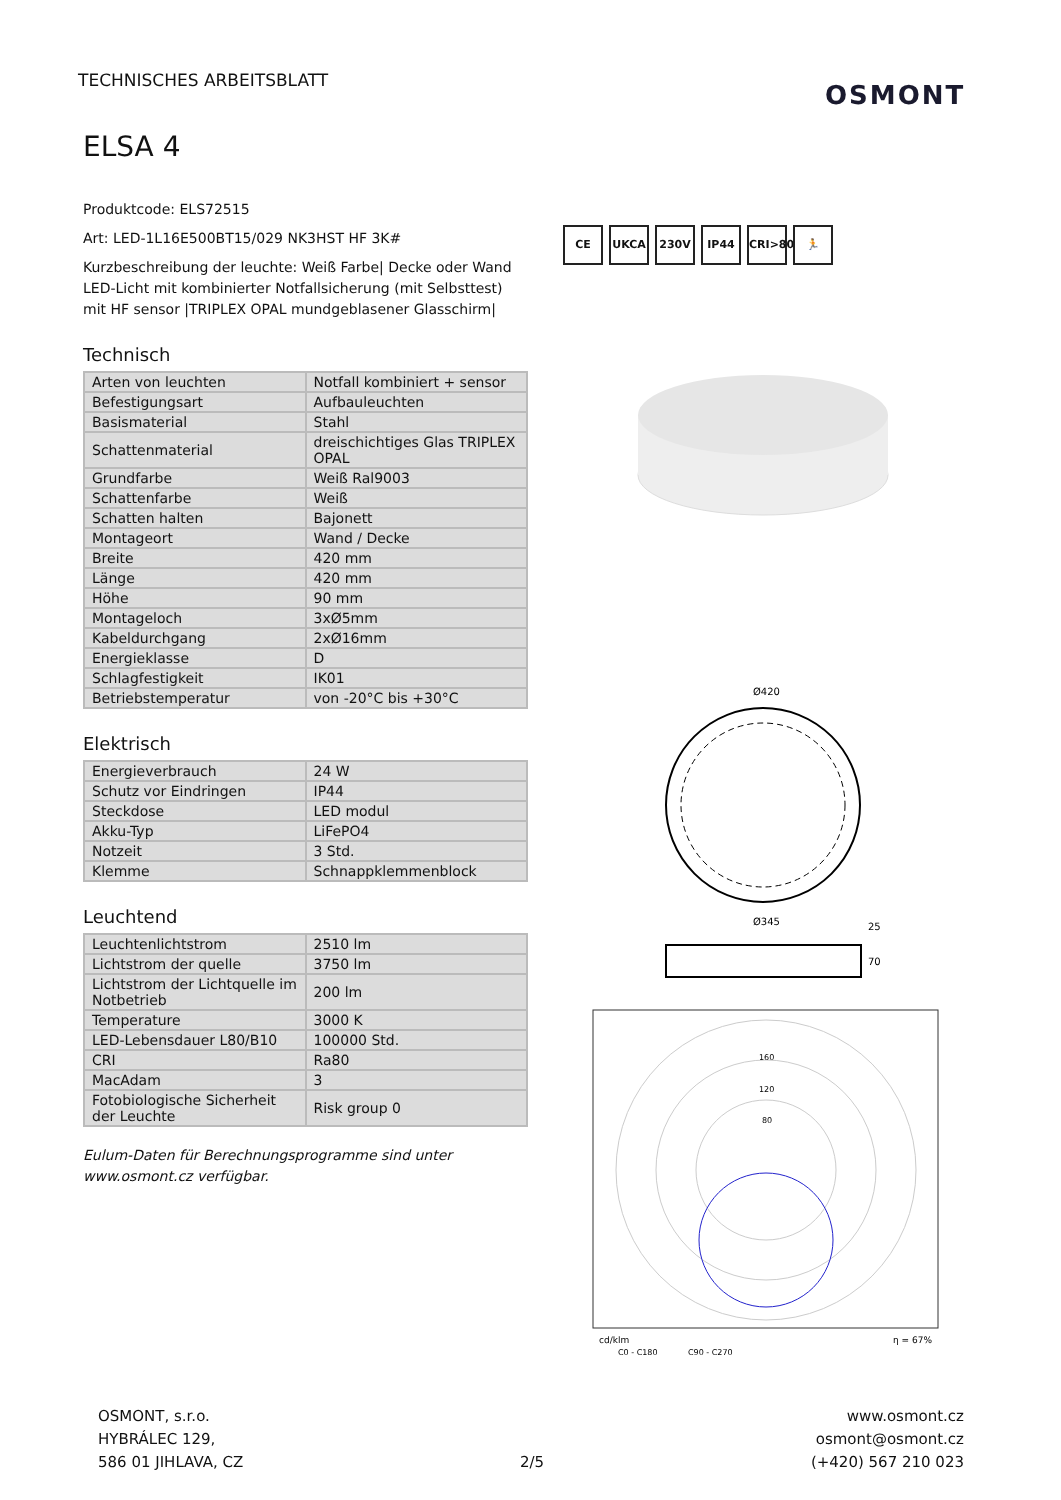TECHNISCHES ARBEITSBLATT OSMONT
ELSA 4
Produktcode: ELS72515
Art: LED-1L16E500BT15/029 NK3HST HF 3K#
Kurzbeschreibung der leuchte: Weiß Farbe| Decke oder Wand LED-Licht mit kombinierter Notfallsicherung (mit Selbsttest) mit HF sensor |TRIPLEX OPAL mundgeblasener Glasschirm|
Technisch
| Arten von leuchten | Notfall kombiniert + sensor |
| Befestigungsart | Aufbauleuchten |
| Basismaterial | Stahl |
| Schattenmaterial | dreischichtiges Glas TRIPLEX OPAL |
| Grundfarbe | Weiß Ral9003 |
| Schattenfarbe | Weiß |
| Schatten halten | Bajonett |
| Montageort | Wand / Decke |
| Breite | 420 mm |
| Länge | 420 mm |
| Höhe | 90 mm |
| Montageloch | 3xØ5mm |
| Kabeldurchgang | 2xØ16mm |
| Energieklasse | D |
| Schlagfestigkeit | IK01 |
| Betriebstemperatur | von -20°C bis +30°C |
Elektrisch
| Energieverbrauch | 24 W |
| Schutz vor Eindringen | IP44 |
| Steckdose | LED modul |
| Akku-Typ | LiFePO4 |
| Notzeit | 3 Std. |
| Klemme | Schnappklemmenblock |
Leuchtend
| Leuchtenlichtstrom | 2510 lm |
| Lichtstrom der quelle | 3750 lm |
| Lichtstrom der Lichtquelle im Notbetrieb | 200 lm |
| Temperature | 3000 K |
| LED-Lebensdauer L80/B10 | 100000 Std. |
| CRI | Ra80 |
| MacAdam | 3 |
| Fotobiologische Sicherheit der Leuchte | Risk group 0 |
Eulum-Daten für Berechnungsprogramme sind unter www.osmont.cz verfügbar.
CE UKCA 230V IP44 CRI>80 🏃
Ø420
Ø345
25
70
160
120
80
cd/klm
η = 67%
C0 - C180
C90 - C270
OSMONT, s.r.o.
HYBRÁLEC 129,
586 01 JIHLAVA, CZ
2/5
www.osmont.cz
osmont@osmont.cz
(+420) 567 210 023